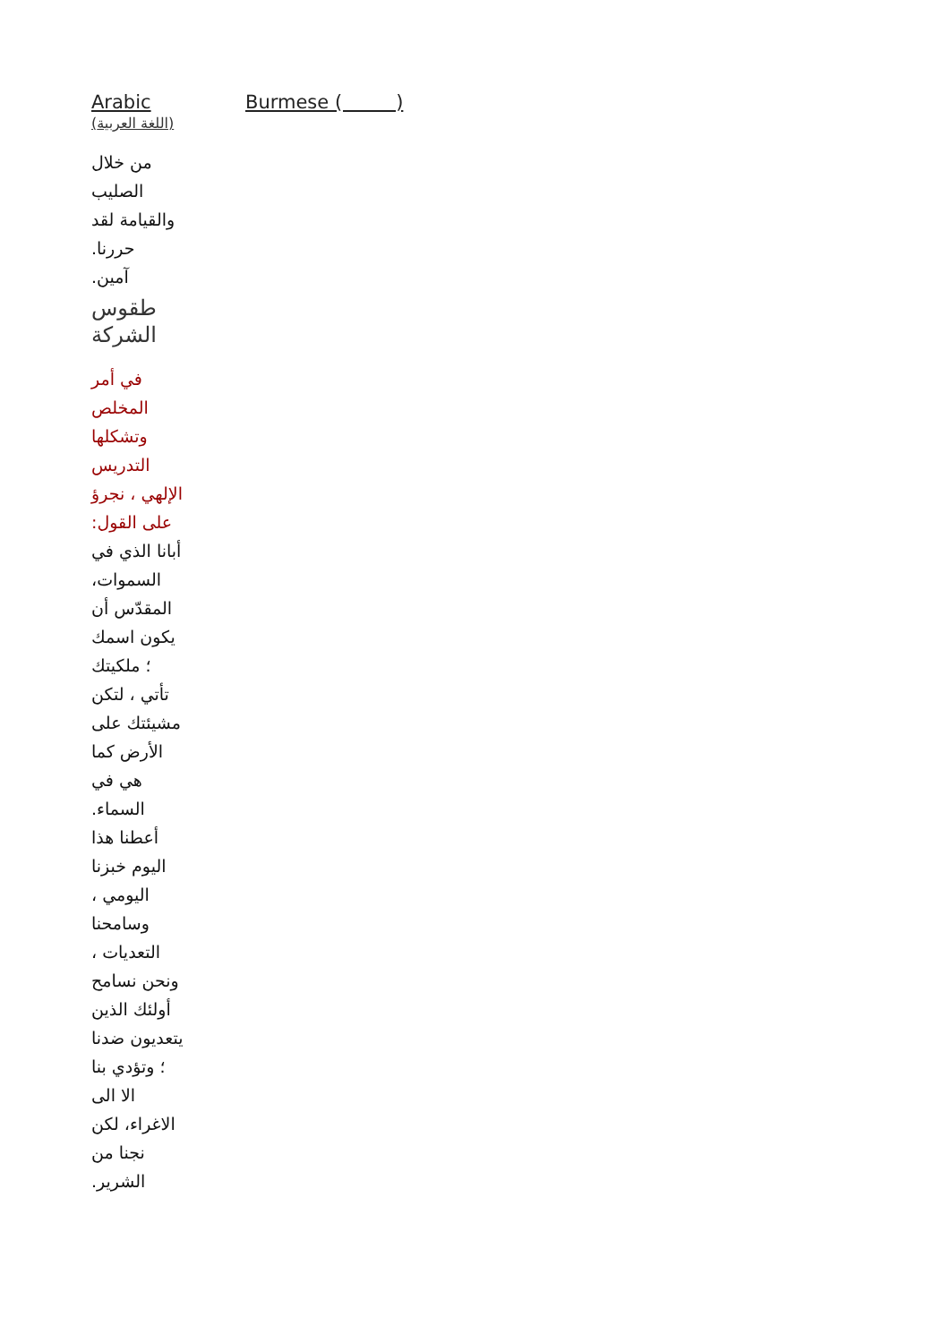Arabic
(اللغة العربية)
من خلال
الصليب
والقيامة لقد
حررنا.
آمين.
طقوس
الشركة
في أمر
المخلص
وتشكلها
التدريس
الإلهي ، نجرؤ
على القول:
أبانا الذي في
السموات،
المقدّس أن
يكون اسمك
؛ ملكيتك
تأتي ، لتكن
مشيئتك على
الأرض كما
هي في
السماء.
أعطنا هذا
اليوم خبزنا
اليومي ،
وسامحنا
التعديات ،
ونحن نسامح
أولئك الذين
يتعديون ضدنا
؛ وتؤدي بنا
الا الى
الاغراء، لكن
نجنا من
الشرير.
Burmese ( )